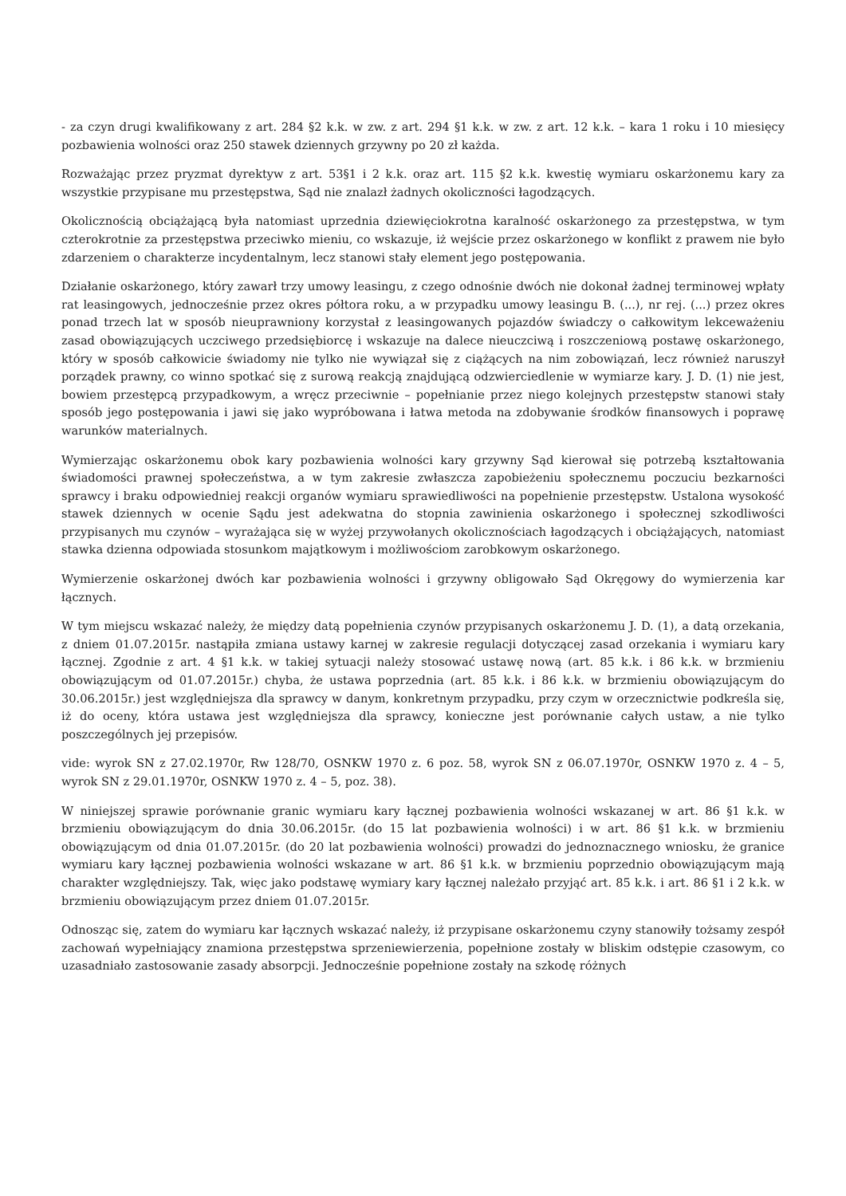- za czyn drugi kwalifikowany z art. 284 §2 k.k. w zw. z art. 294 §1 k.k. w zw. z art. 12 k.k. – kara 1 roku i 10 miesięcy pozbawienia wolności oraz 250 stawek dziennych grzywny po 20 zł każda.
Rozważając przez pryzmat dyrektyw z art. 53§1 i 2 k.k. oraz art. 115 §2 k.k. kwestię wymiaru oskarżonemu kary za wszystkie przypisane mu przestępstwa, Sąd nie znalazł żadnych okoliczności łagodzących.
Okolicznością obciążającą była natomiast uprzednia dziewięciokrotna karalność oskarżonego za przestępstwa, w tym czterokrotnie za przestępstwa przeciwko mieniu, co wskazuje, iż wejście przez oskarżonego w konflikt z prawem nie było zdarzeniem o charakterze incydentalnym, lecz stanowi stały element jego postępowania.
Działanie oskarżonego, który zawarł trzy umowy leasingu, z czego odnośnie dwóch nie dokonał żadnej terminowej wpłaty rat leasingowych, jednocześnie przez okres półtora roku, a w przypadku umowy leasingu B. (...), nr rej. (...) przez okres ponad trzech lat w sposób nieuprawniony korzystał z leasingowanych pojazdów świadczy o całkowitym lekceważeniu zasad obowiązujących uczciwego przedsiębiorcę i wskazuje na dalece nieuczciwą i roszczeniową postawę oskarżonego, który w sposób całkowicie świadomy nie tylko nie wywiązał się z ciążących na nim zobowiązań, lecz również naruszył porządek prawny, co winno spotkać się z surową reakcją znajdującą odzwierciedlenie w wymiarze kary. J. D. (1) nie jest, bowiem przestępcą przypadkowym, a wręcz przeciwnie – popełnianie przez niego kolejnych przestępstw stanowi stały sposób jego postępowania i jawi się jako wypróbowana i łatwa metoda na zdobywanie środków finansowych i poprawę warunków materialnych.
Wymierzając oskarżonemu obok kary pozbawienia wolności kary grzywny Sąd kierował się potrzebą kształtowania świadomości prawnej społeczeństwa, a w tym zakresie zwłaszcza zapobieżeniu społecznemu poczuciu bezkarności sprawcy i braku odpowiedniej reakcji organów wymiaru sprawiedliwości na popełnienie przestępstw. Ustalona wysokość stawek dziennych w ocenie Sądu jest adekwatna do stopnia zawinienia oskarżonego i społecznej szkodliwości przypisanych mu czynów – wyrażająca się w wyżej przywołanych okolicznościach łagodzących i obciążających, natomiast stawka dzienna odpowiada stosunkom majątkowym i możliwościom zarobkowym oskarżonego.
Wymierzenie oskarżonej dwóch kar pozbawienia wolności i grzywny obligowało Sąd Okręgowy do wymierzenia kar łącznych.
W tym miejscu wskazać należy, że między datą popełnienia czynów przypisanych oskarżonemu J. D. (1), a datą orzekania, z dniem 01.07.2015r. nastąpiła zmiana ustawy karnej w zakresie regulacji dotyczącej zasad orzekania i wymiaru kary łącznej. Zgodnie z art. 4 §1 k.k. w takiej sytuacji należy stosować ustawę nową (art. 85 k.k. i 86 k.k. w brzmieniu obowiązującym od 01.07.2015r.) chyba, że ustawa poprzednia (art. 85 k.k. i 86 k.k. w brzmieniu obowiązującym do 30.06.2015r.) jest względniejsza dla sprawcy w danym, konkretnym przypadku, przy czym w orzecznictwie podkreśla się, iż do oceny, która ustawa jest względniejsza dla sprawcy, konieczne jest porównanie całych ustaw, a nie tylko poszczególnych jej przepisów.
vide: wyrok SN z 27.02.1970r, Rw 128/70, OSNKW 1970 z. 6 poz. 58, wyrok SN z 06.07.1970r, OSNKW 1970 z. 4 – 5, wyrok SN z 29.01.1970r, OSNKW 1970 z. 4 – 5, poz. 38).
W niniejszej sprawie porównanie granic wymiaru kary łącznej pozbawienia wolności wskazanej w art. 86 §1 k.k. w brzmieniu obowiązującym do dnia 30.06.2015r. (do 15 lat pozbawienia wolności) i w art. 86 §1 k.k. w brzmieniu obowiązującym od dnia 01.07.2015r. (do 20 lat pozbawienia wolności) prowadzi do jednoznacznego wniosku, że granice wymiaru kary łącznej pozbawienia wolności wskazane w art. 86 §1 k.k. w brzmieniu poprzednio obowiązującym mają charakter względniejszy. Tak, więc jako podstawę wymiary kary łącznej należało przyjąć art. 85 k.k. i art. 86 §1 i 2 k.k. w brzmieniu obowiązującym przez dniem 01.07.2015r.
Odnosząc się, zatem do wymiaru kar łącznych wskazać należy, iż przypisane oskarżonemu czyny stanowiły tożsamy zespół zachowań wypełniający znamiona przestępstwa sprzeniewierzenia, popełnione zostały w bliskim odstępie czasowym, co uzasadniało zastosowanie zasady absorpcji. Jednocześnie popełnione zostały na szkodę różnych